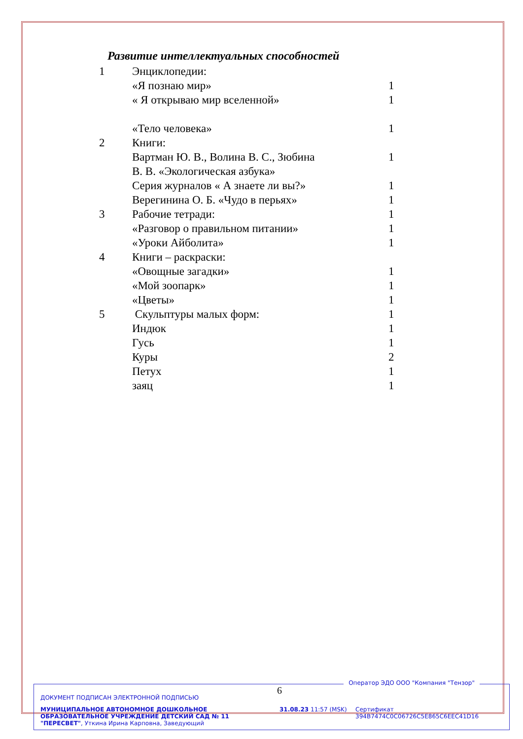Развитие интеллектуальных способностей
| 1 | Энциклопедии: | |
| | «Я познаю мир» | 1 |
| | « Я открываю мир вселенной» | 1 |
| | «Тело человека» | 1 |
| 2 | Книги: | |
| | Вартман Ю. В., Волина В. С., Зюбина В. В. «Экологическая азбука» | 1 |
| | Серия журналов « А знаете ли вы?» | 1 |
| | Верегинина О. Б. «Чудо в перьях» | 1 |
| 3 | Рабочие тетради: | 1 |
| | «Разговор о правильном питании» | 1 |
| | «Уроки Айболита» | 1 |
| 4 | Книги – раскраски: | |
| | «Овощные загадки» | 1 |
| | «Мой зоопарк» | 1 |
| | «Цветы» | 1 |
| 5 | Скульптуры малых форм: | 1 |
| | Индюк | 1 |
| | Гусь | 1 |
| | Куры | 2 |
| | Петух | 1 |
| | заяц | 1 |
6
Оператор ЭДО ООО "Компания "Тензор"
ДОКУМЕНТ ПОДПИСАН ЭЛЕКТРОННОЙ ПОДПИСЬЮ
МУНИЦИПАЛЬНОЕ АВТОНОМНОЕ ДОШКОЛЬНОЕ ОБРАЗОВАТЕЛЬНОЕ УЧРЕЖДЕНИЕ ДЕТСКИЙ САД № 11 "ПЕРЕСВЕТ", Уткина Ирина Карповна, Заведующий
31.08.23 11:57 (MSK)
Сертификат 394B7474C0C06726C5E865C6EEC41D16